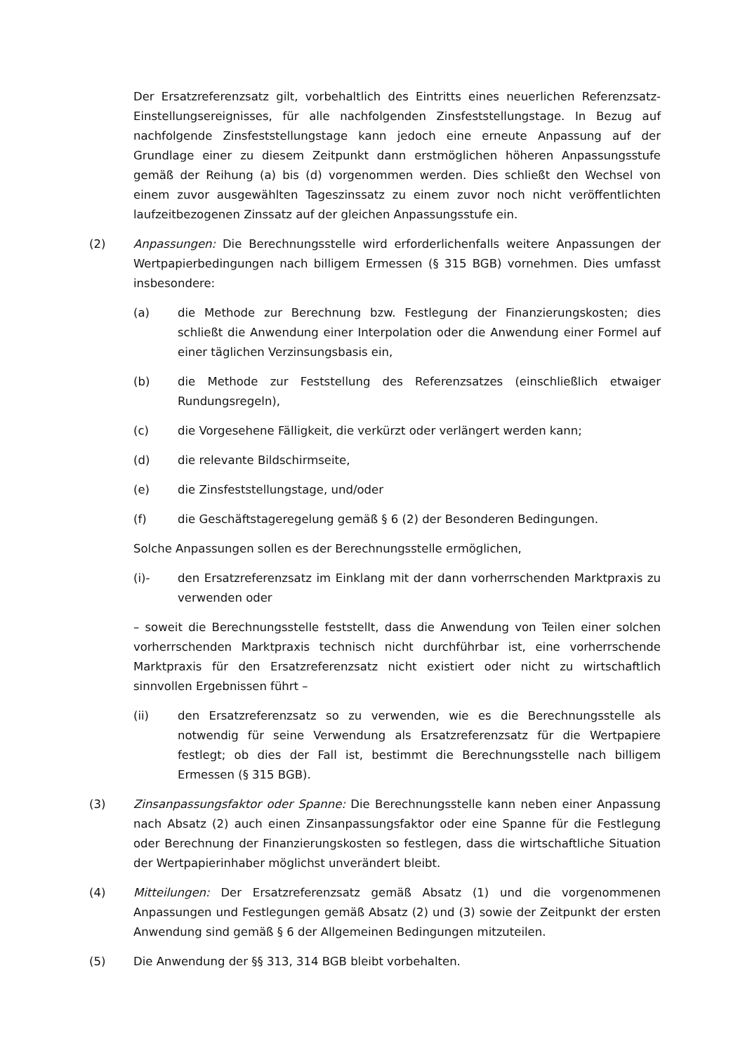Der Ersatzreferenzsatz gilt, vorbehaltlich des Eintritts eines neuerlichen Referenzsatz-Einstellungsereignisses, für alle nachfolgenden Zinsfeststellungstage. In Bezug auf nachfolgende Zinsfeststellungstage kann jedoch eine erneute Anpassung auf der Grundlage einer zu diesem Zeitpunkt dann erstmöglichen höheren Anpassungsstufe gemäß der Reihung (a) bis (d) vorgenommen werden. Dies schließt den Wechsel von einem zuvor ausgewählten Tageszinssatz zu einem zuvor noch nicht veröffentlichten laufzeitbezogenen Zinssatz auf der gleichen Anpassungsstufe ein.
(2) Anpassungen: Die Berechnungsstelle wird erforderlichenfalls weitere Anpassungen der Wertpapierbedingungen nach billigem Ermessen (§ 315 BGB) vornehmen. Dies umfasst insbesondere:
(a) die Methode zur Berechnung bzw. Festlegung der Finanzierungskosten; dies schließt die Anwendung einer Interpolation oder die Anwendung einer Formel auf einer täglichen Verzinsungsbasis ein,
(b) die Methode zur Feststellung des Referenzsatzes (einschließlich etwaiger Rundungsregeln),
(c) die Vorgesehene Fälligkeit, die verkürzt oder verlängert werden kann;
(d) die relevante Bildschirmseite,
(e) die Zinsfeststellungstage, und/oder
(f) die Geschäftstageregelung gemäß § 6 (2) der Besonderen Bedingungen.
Solche Anpassungen sollen es der Berechnungsstelle ermöglichen,
(i)- den Ersatzreferenzsatz im Einklang mit der dann vorherrschenden Marktpraxis zu verwenden oder
– soweit die Berechnungsstelle feststellt, dass die Anwendung von Teilen einer solchen vorherrschenden Marktpraxis technisch nicht durchführbar ist, eine vorherrschende Marktpraxis für den Ersatzreferenzsatz nicht existiert oder nicht zu wirtschaftlich sinnvollen Ergebnissen führt –
(ii) den Ersatzreferenzsatz so zu verwenden, wie es die Berechnungsstelle als notwendig für seine Verwendung als Ersatzreferenzsatz für die Wertpapiere festlegt; ob dies der Fall ist, bestimmt die Berechnungsstelle nach billigem Ermessen (§ 315 BGB).
(3) Zinsanpassungsfaktor oder Spanne: Die Berechnungsstelle kann neben einer Anpassung nach Absatz (2) auch einen Zinsanpassungsfaktor oder eine Spanne für die Festlegung oder Berechnung der Finanzierungskosten so festlegen, dass die wirtschaftliche Situation der Wertpapierinhaber möglichst unverändert bleibt.
(4) Mitteilungen: Der Ersatzreferenzsatz gemäß Absatz (1) und die vorgenommenen Anpassungen und Festlegungen gemäß Absatz (2) und (3) sowie der Zeitpunkt der ersten Anwendung sind gemäß § 6 der Allgemeinen Bedingungen mitzuteilen.
(5) Die Anwendung der §§ 313, 314 BGB bleibt vorbehalten.